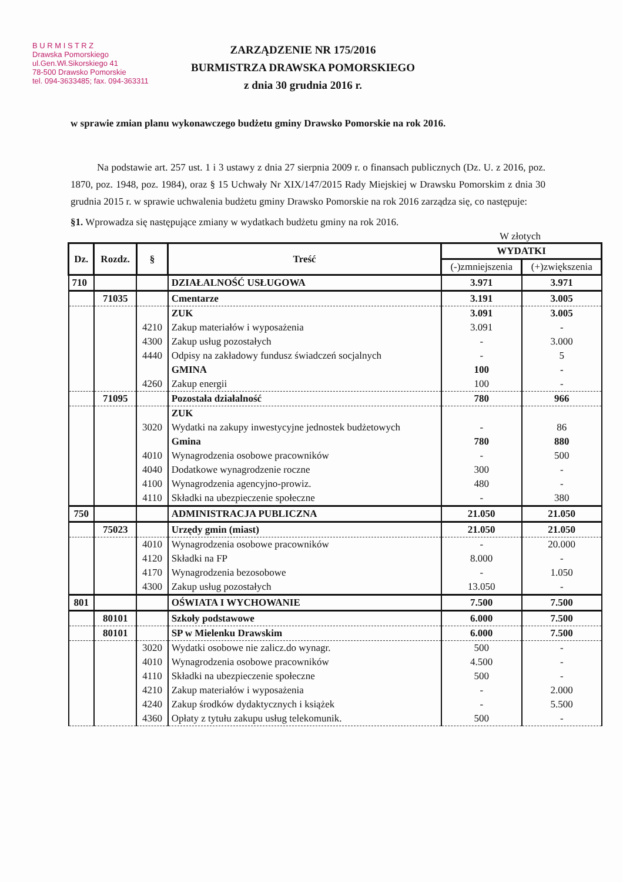B U R M I S T R Z
Drawska Pomorskiego
ul.Gen.Wł.Sikorskiego 41
78-500 Drawsko Pomorskie
tel. 094-3633485; fax. 094-363311
ZARZĄDZENIE NR 175/2016
BURMISTRZA DRAWSKA POMORSKIEGO
z dnia 30 grudnia 2016 r.
w sprawie zmian planu wykonawczego budżetu gminy Drawsko Pomorskie na rok 2016.
Na podstawie art. 257 ust. 1 i 3 ustawy z dnia 27 sierpnia 2009 r. o finansach publicznych (Dz. U. z 2016, poz. 1870, poz. 1948, poz. 1984), oraz § 15 Uchwały Nr XIX/147/2015 Rady Miejskiej w Drawsku Pomorskim z dnia 30 grudnia 2015 r. w sprawie uchwalenia budżetu gminy Drawsko Pomorskie na rok 2016 zarządza się, co następuje:
§1. Wprowadza się następujące zmiany w wydatkach budżetu gminy na rok 2016.
W złotych
| Dz. | Rozdz. | § | Treść | WYDATKI | |
| --- | --- | --- | --- | --- | --- |
| | | | | (-)zmniejszenia | (+)zwiększenia |
| 710 | | | DZIAŁALNOŚĆ USŁUGOWA | 3.971 | 3.971 |
| | 71035 | | Cmentarze | 3.191 | 3.005 |
| | | | ZUK | 3.091 | 3.005 |
| | | 4210 | Zakup materiałów i wyposażenia | 3.091 | - |
| | | 4300 | Zakup usług pozostałych | - | 3.000 |
| | | 4440 | Odpisy na zakładowy fundusz świadczeń socjalnych | - | 5 |
| | | | GMINA | 100 | - |
| | | 4260 | Zakup energii | 100 | - |
| | 71095 | | Pozostała działalność | 780 | 966 |
| | | | ZUK | | |
| | | 3020 | Wydatki na zakupy inwestycyjne jednostek budżetowych | - | 86 |
| | | | Gmina | 780 | 880 |
| | | 4010 | Wynagrodzenia osobowe pracowników | - | 500 |
| | | 4040 | Dodatkowe wynagrodzenie roczne | 300 | - |
| | | 4100 | Wynagrodzenia agencyjno-prowiz. | 480 | - |
| | | 4110 | Składki na ubezpieczenie społeczne | - | 380 |
| 750 | | | ADMINISTRACJA PUBLICZNA | 21.050 | 21.050 |
| | 75023 | | Urzędy gmin (miast) | 21.050 | 21.050 |
| | | 4010 | Wynagrodzenia osobowe pracowników | - | 20.000 |
| | | 4120 | Składki na FP | 8.000 | - |
| | | 4170 | Wynagrodzenia bezosobowe | - | 1.050 |
| | | 4300 | Zakup usług pozostałych | 13.050 | - |
| 801 | | | OŚWIATA I WYCHOWANIE | 7.500 | 7.500 |
| | 80101 | | Szkoły podstawowe | 6.000 | 7.500 |
| | 80101 | | SP w Mielenku Drawskim | 6.000 | 7.500 |
| | | 3020 | Wydatki osobowe nie zalicz.do wynagr. | 500 | - |
| | | 4010 | Wynagrodzenia osobowe pracowników | 4.500 | - |
| | | 4110 | Składki na ubezpieczenie społeczne | 500 | - |
| | | 4210 | Zakup materiałów i wyposażenia | - | 2.000 |
| | | 4240 | Zakup środków dydaktycznych i książek | - | 5.500 |
| | | 4360 | Opłaty z tytułu zakupu usług telekomunik. | 500 | - |